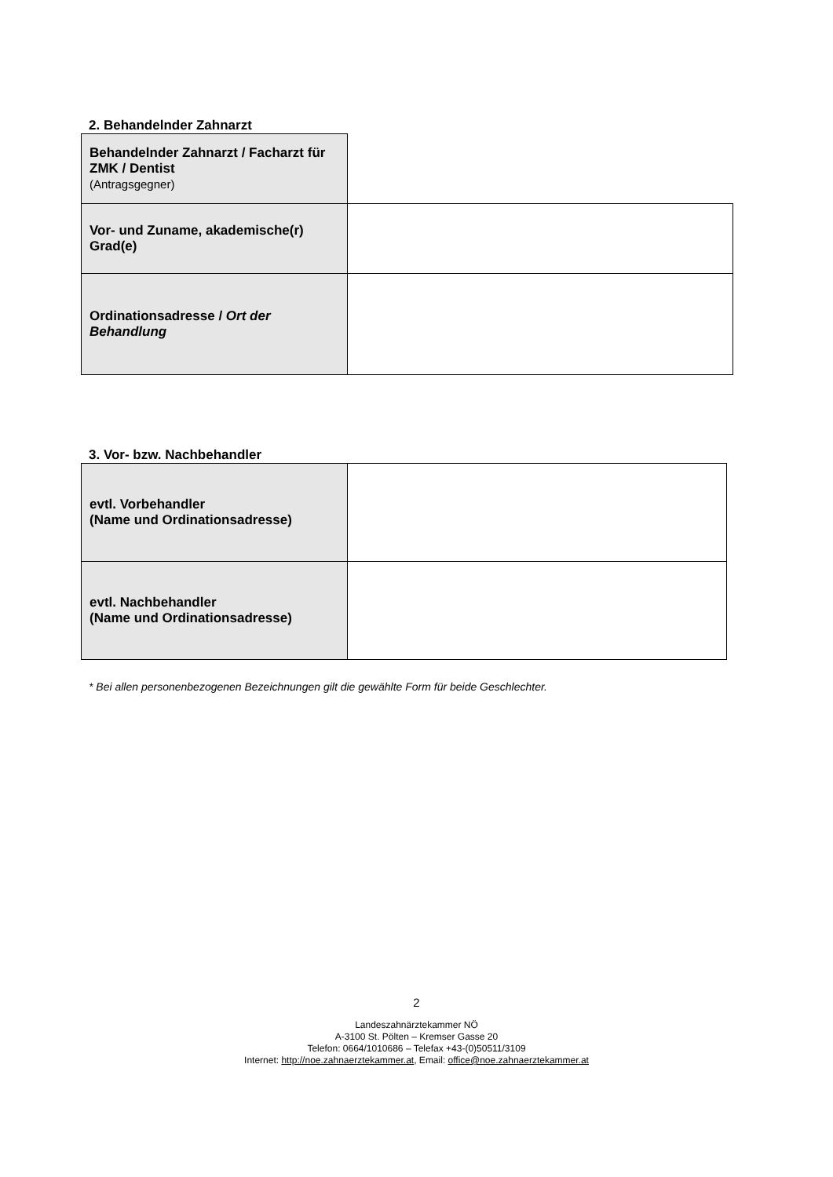2. Behandelnder Zahnarzt
| Behandelnder Zahnarzt / Facharzt für ZMK / Dentist (Antragsgegner) | |
| Vor- und Zuname, akademische(r) Grad(e) | |
| Ordinationsadresse / Ort der Behandlung | |
3. Vor- bzw. Nachbehandler
| evtl. Vorbehandler (Name und Ordinationsadresse) | |
| evtl. Nachbehandler (Name und Ordinationsadresse) | |
* Bei allen personenbezogenen Bezeichnungen gilt die gewählte Form für beide Geschlechter.
2
Landeszahnärztekammer NÖ
A-3100 St. Pölten – Kremser Gasse 20
Telefon: 0664/1010686 – Telefax +43-(0)50511/3109
Internet: http://noe.zahnaerztekammer.at, Email: office@noe.zahnaerztekammer.at